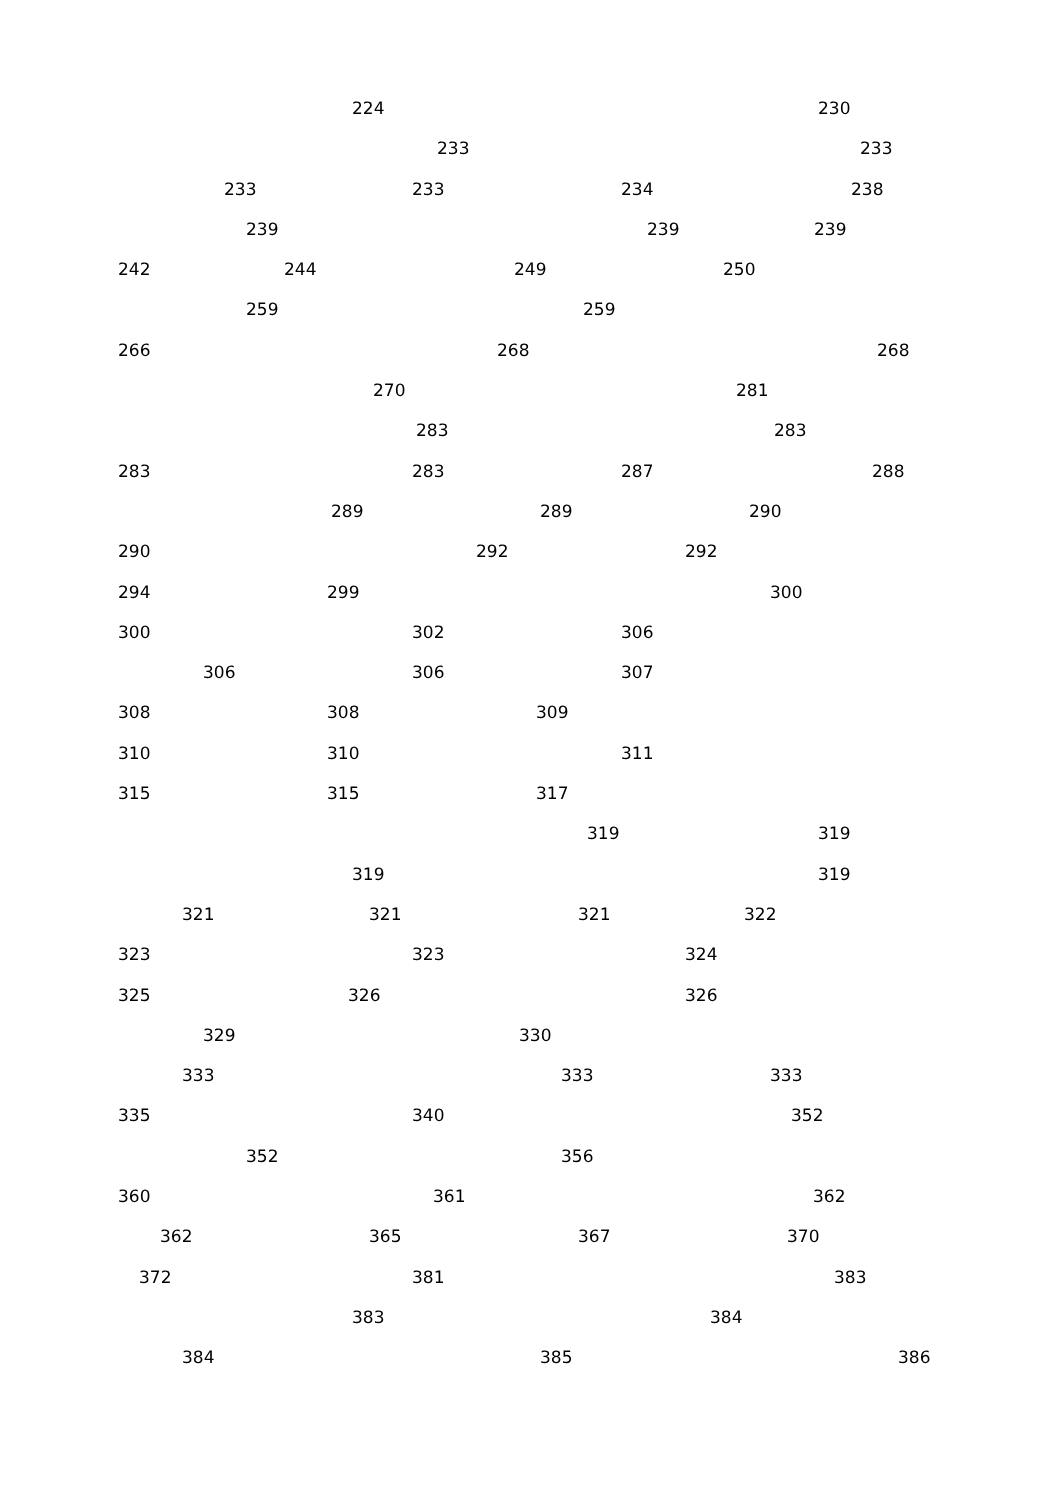224 230
233 233
233 233 234 238
239 239 239
242 244 249 250
259 259
266 268 268
270 281
283 283
283 283 287 288
289 289 290
290 292 292
294 299 300
300 302 306
306 306 307
308 308 309
310 310 311
315 315 317
319 319
319 319
321 321 321 322
323 323 324
325 326 326
329 330
333 333 333
335 340 352
352 356
360 361 362
362 365 367 370
372 381 383
383 384
384 385 386